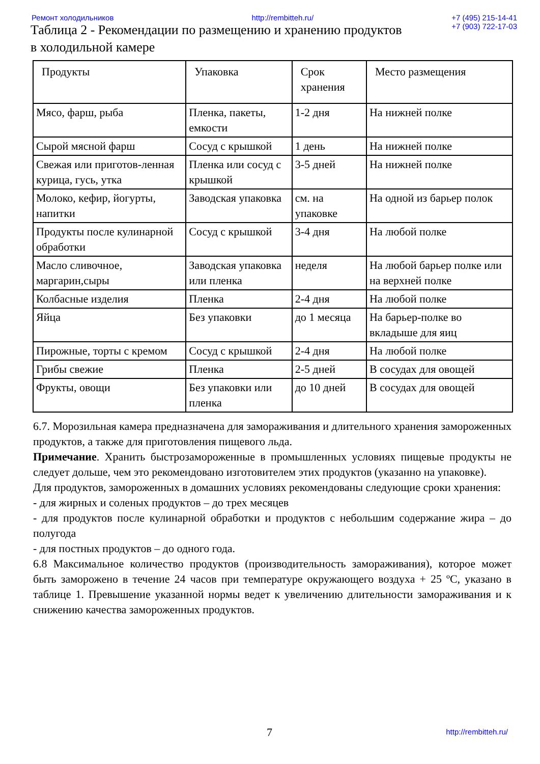Ремонт холодильников http://rembitteh.ru/ +7 (495) 215-14-41
+7 (903) 722-17-03
Таблица 2 - Рекомендации по размещению и хранению продуктов
в холодильной камере
| Продукты | Упаковка | Срок хранения | Место размещения |
| --- | --- | --- | --- |
| Мясо, фарш, рыба | Пленка, пакеты, емкости | 1-2 дня | На нижней полке |
| Сырой мясной фарш | Сосуд с крышкой | 1 день | На нижней полке |
| Свежая или приготов-ленная курица, гусь, утка | Пленка или сосуд с крышкой | 3-5 дней | На нижней полке |
| Молоко, кефир, йогурты, напитки | Заводская упаковка | см. на упаковке | На одной из барьер полок |
| Продукты после кулинарной обработки | Сосуд с крышкой | 3-4 дня | На любой полке |
| Масло сливочное, маргарин,сыры | Заводская упаковка или пленка | неделя | На любой барьер полке или на верхней полке |
| Колбасные изделия | Пленка | 2-4 дня | На любой полке |
| Яйца | Без упаковки | до 1 месяца | На барьер-полке во вкладыше для яиц |
| Пирожные, торты с кремом | Сосуд с крышкой | 2-4 дня | На любой полке |
| Грибы свежие | Пленка | 2-5 дней | В сосудах для овощей |
| Фрукты, овощи | Без упаковки или пленка | до 10 дней | В сосудах для овощей |
6.7. Морозильная камера предназначена для замораживания и длительного хранения замороженных продуктов, а также для приготовления пищевого льда.
Примечание. Хранить быстрозамороженные в промышленных условиях пищевые продукты не следует дольше, чем это рекомендовано изготовителем этих продуктов (указанно на упаковке).
Для продуктов, замороженных в домашних условиях рекомендованы следующие сроки хранения:
- для жирных и соленых продуктов – до трех месяцев
- для продуктов после кулинарной обработки и продуктов с небольшим содержание жира – до полугода
- для постных продуктов – до одного года.
6.8 Максимальное количество продуктов (производительность замораживания), которое может быть заморожено в течение 24 часов при температуре окружающего воздуха + 25 ºС, указано в таблице 1. Превышение указанной нормы ведет к увеличению длительности замораживания и к снижению качества замороженных продуктов.
7 http://rembitteh.ru/